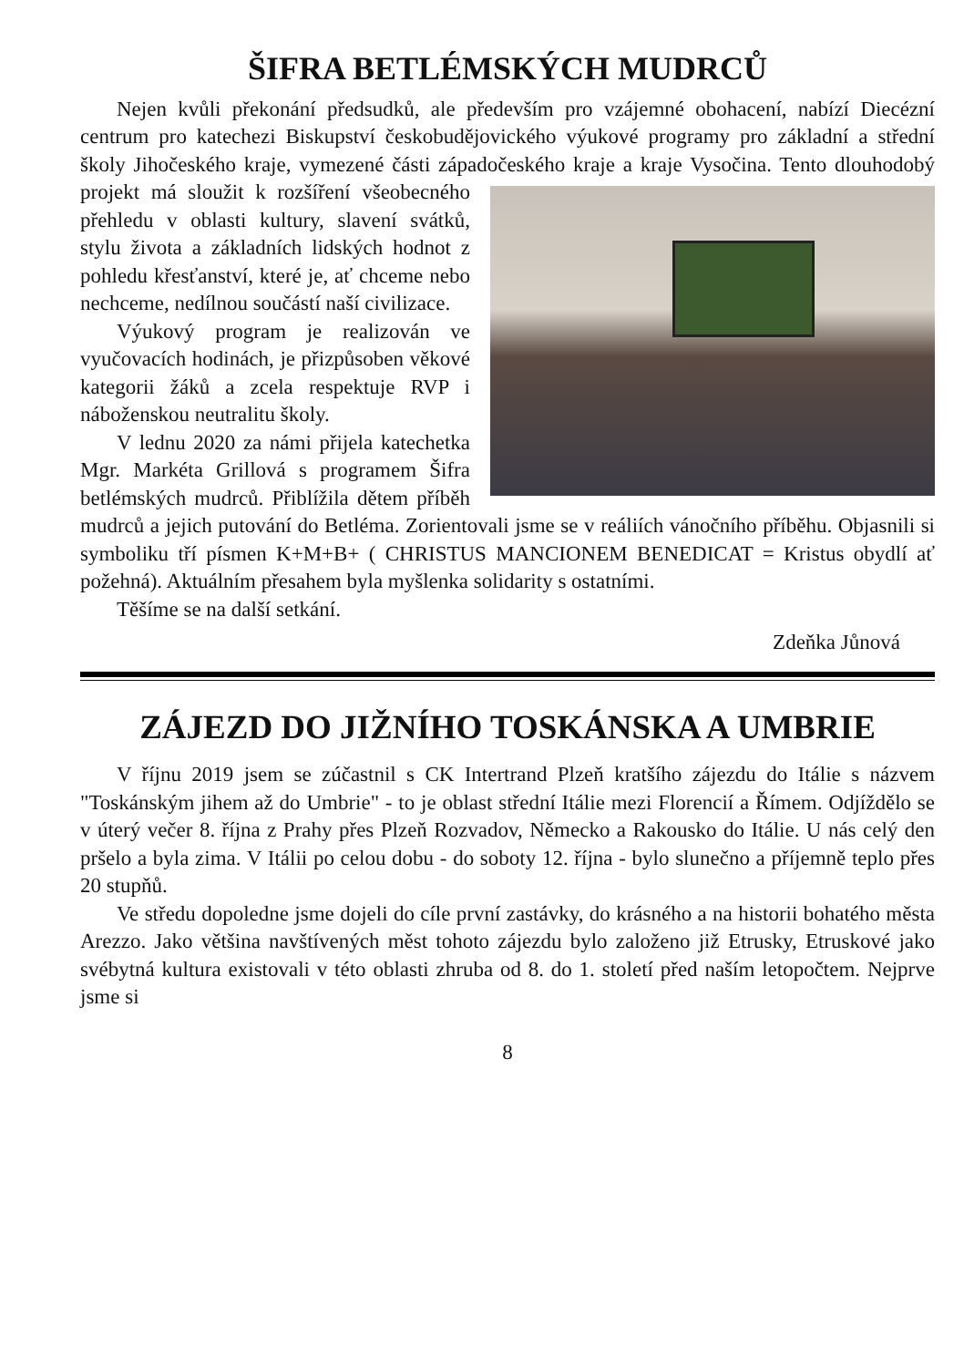ŠIFRA BETLÉMSKÝCH MUDRCŮ
Nejen kvůli překonání předsudků, ale především pro vzájemné obohacení, nabízí Diecézní centrum pro katechezi Biskupství českobudějovického výukové programy pro základní a střední školy Jihočeského kraje, vymezené části západočeského kraje a kraje Vysočina. Tento dlouhodobý projekt má sloužit k rozšíření všeobecného přehledu v oblasti kultury, slavení svátků, stylu života a základních lidských hodnot z pohledu křesťanství, které je, ať chceme nebo nechceme, nedílnou součástí naší civilizace.
Výukový program je realizován ve vyučovacích hodinách, je přizpůsoben věkové kategorii žáků a zcela respektuje RVP i nábožen­skou neutralitu školy.
V lednu 2020 za námi přijela katechetka Mgr. Markéta Grillová s progra­mem Šifra betlémských mudrců. Přiblížila dětem příběh mudrců a jejich puto­vání do Betléma. Zorientovali jsme se v reáliích vánočního příběhu. Objasnili si symboliku tří písmen K+M+B+ ( CHRISTUS MANCIONEM BENEDICAT = Kristus obydlí ať požehná). Aktuálním přesahem byla myšlenka solidarity s ostatními.
Těšíme se na další setkání.
Zdeňka Jůnová
ZÁJEZD DO JIŽNÍHO TOSKÁNSKA A UMBRIE
V říjnu 2019 jsem se zúčastnil s CK Intertrand Plzeň kratšího zájezdu do Itálie s názvem "Toskánským jihem až do Umbrie" - to je oblast střední Itálie mezi Florencií a Římem. Odjíždělo se v úterý večer 8. října z Prahy přes Plzeň Rozvadov, Německo a Rakousko do Itálie. U nás celý den pršelo a byla zima. V Itálii po celou dobu - do soboty 12. října - bylo slunečno a příjemně teplo přes 20 stupňů.
Ve středu dopoledne jsme dojeli do cíle první zastávky, do krásného a na historii bohatého města Arezzo. Jako většina navštívených měst tohoto zájezdu bylo založeno již Etrusky, Etruskové jako svébytná kultura existovali v této oblasti zhruba od 8. do 1. století před naším letopočtem. Nejprve jsme si
8